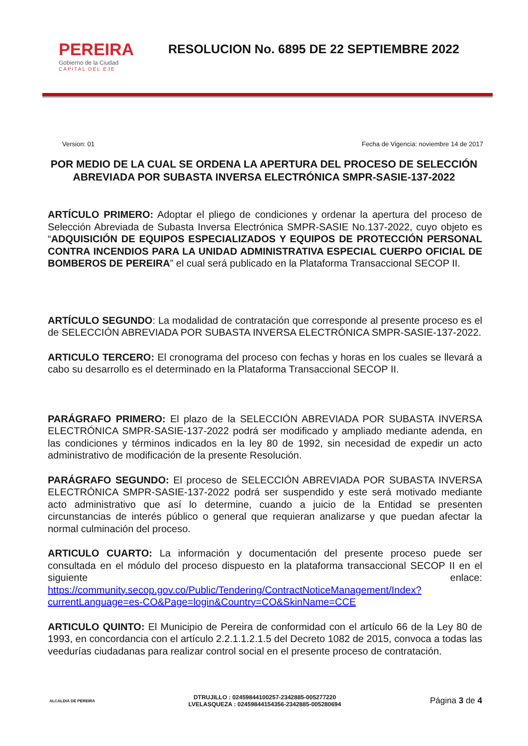PEREIRA
Gobierno de la Ciudad
CAPITAL DEL EJE
RESOLUCION No. 6895 DE 22 SEPTIEMBRE 2022
Version: 01 Fecha de Vigencia: noviembre 14 de 2017
POR MEDIO DE LA CUAL SE ORDENA LA APERTURA DEL PROCESO DE SELECCIÓN ABREVIADA POR SUBASTA INVERSA ELECTRÓNICA SMPR-SASIE-137-2022
ARTÍCULO PRIMERO: Adoptar el pliego de condiciones y ordenar la apertura del proceso de Selección Abreviada de Subasta Inversa Electrónica SMPR-SASIE No.137-2022, cuyo objeto es “ADQUISICIÓN DE EQUIPOS ESPECIALIZADOS Y EQUIPOS DE PROTECCIÓN PERSONAL CONTRA INCENDIOS PARA LA UNIDAD ADMINISTRATIVA ESPECIAL CUERPO OFICIAL DE BOMBEROS DE PEREIRA” el cual será publicado en la Plataforma Transaccional SECOP II.
ARTÍCULO SEGUNDO: La modalidad de contratación que corresponde al presente proceso es el de SELECCIÓN ABREVIADA POR SUBASTA INVERSA ELECTRÓNICA SMPR-SASIE-137-2022.
ARTICULO TERCERO: El cronograma del proceso con fechas y horas en los cuales se llevará a cabo su desarrollo es el determinado en la Plataforma Transaccional SECOP II.
PARÁGRAFO PRIMERO: El plazo de la SELECCIÓN ABREVIADA POR SUBASTA INVERSA ELECTRÓNICA SMPR-SASIE-137-2022 podrá ser modificado y ampliado mediante adenda, en las condiciones y términos indicados en la ley 80 de 1992, sin necesidad de expedir un acto administrativo de modificación de la presente Resolución.
PARÁGRAFO SEGUNDO: El proceso de SELECCIÓN ABREVIADA POR SUBASTA INVERSA ELECTRÓNICA SMPR-SASIE-137-2022 podrá ser suspendido y este será motivado mediante acto administrativo que así lo determine, cuando a juicio de la Entidad se presenten circunstancias de interés público o general que requieran analizarse y que puedan afectar la normal culminación del proceso.
ARTICULO CUARTO: La información y documentación del presente proceso puede ser consultada en el módulo del proceso dispuesto en la plataforma transaccional SECOP II en el siguiente enlace: https://community.secop.gov.co/Public/Tendering/ContractNoticeManagement/Index?currentLanguage=es-CO&Page=login&Country=CO&SkinName=CCE
ARTICULO QUINTO: El Municipio de Pereira de conformidad con el artículo 66 de la Ley 80 de 1993, en concordancia con el artículo 2.2.1.1.2.1.5 del Decreto 1082 de 2015, convoca a todas las veedurías ciudadanas para realizar control social en el presente proceso de contratación.
ALCALDIA DE PEREIRA
DTRUJILLO : 02459844100257-2342885-005277220
LVELASQUEZA : 02459844154356-2342885-005280694
Página 3 de 4